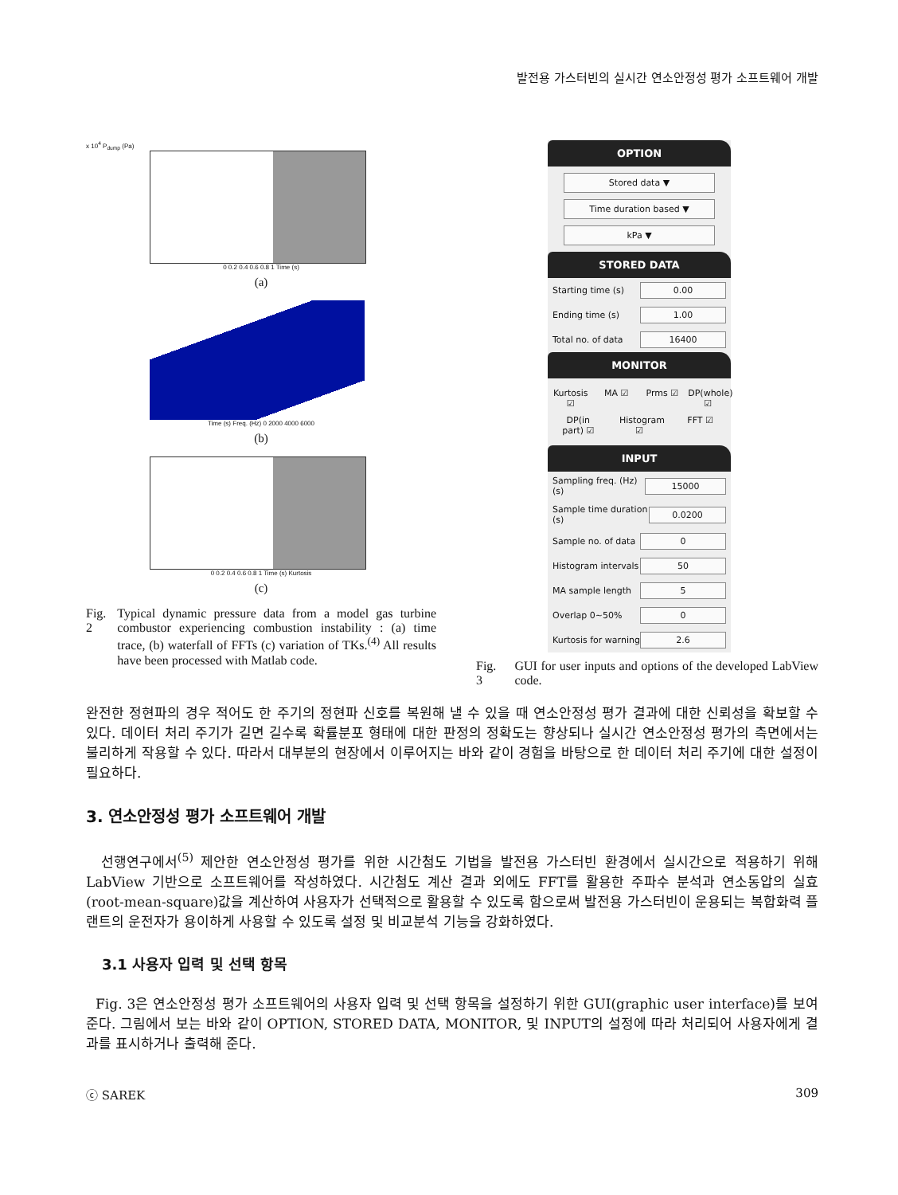발전용 가스터빈의 실시간 연소안정성 평가 소프트웨어 개발
x 10<sup>4</sup> P<sub>dump</sub> (Pa)
0 0.2 0.4 0.6 0.8 1 Time (s)
(a)
Time (s) Freq. (Hz) 0 2000 4000 6000
(b)
0 0.2 0.4 0.6 0.8 1 Time (s) Kurtosis
(c)
Fig. 2 Typical dynamic pressure data from a model gas turbine combustor experiencing combustion instability : (a) time trace, (b) waterfall of FFTs (c) variation of TKs.<sup>(4)</sup> All results have been processed with Matlab code.
OPTION
Stored data ▼
Time duration based ▼
kPa ▼
STORED DATA
Starting time (s) 0.00
Ending time (s) 1.00
Total no. of data 16400
MONITOR
Kurtosis ☑ MA ☑ Prms ☑ DP(whole) ☑ DP(in part) ☑ Histogram ☑ FFT ☑
INPUT
Sampling freq. (Hz) (s) 15000
Sample time duration (s) 0.0200
Sample no. of data 0
Histogram intervals 50
MA sample length 5
Overlap 0~50% 0
Kurtosis for warning 2.6
Fig. 3 GUI for user inputs and options of the developed LabView code.
완전한 정현파의 경우 적어도 한 주기의 정현파 신호를 복원해 낼 수 있을 때 연소안정성 평가 결과에 대한 신뢰성을 확보할 수 있다. 데이터 처리 주기가 길면 길수록 확률분포 형태에 대한 판정의 정확도는 향상되나 실시간 연소안정성 평가의 측면에서는 불리하게 작용할 수 있다. 따라서 대부분의 현장에서 이루어지는 바와 같이 경험을 바탕으로 한 데이터 처리 주기에 대한 설정이 필요하다.
3. 연소안정성 평가 소프트웨어 개발
선행연구에서<sup>(5)</sup> 제안한 연소안정성 평가를 위한 시간첨도 기법을 발전용 가스터빈 환경에서 실시간으로 적용하기 위해 LabView 기반으로 소프트웨어를 작성하였다. 시간첨도 계산 결과 외에도 FFT를 활용한 주파수 분석과 연소동압의 실효(root-mean-square)값을 계산하여 사용자가 선택적으로 활용할 수 있도록 함으로써 발전용 가스터빈이 운용되는 복합화력 플랜트의 운전자가 용이하게 사용할 수 있도록 설정 및 비교분석 기능을 강화하였다.
3.1 사용자 입력 및 선택 항목
Fig. 3은 연소안정성 평가 소프트웨어의 사용자 입력 및 선택 항목을 설정하기 위한 GUI(graphic user interface)를 보여준다. 그림에서 보는 바와 같이 OPTION, STORED DATA, MONITOR, 및 INPUT의 설정에 따라 처리되어 사용자에게 결과를 표시하거나 출력해 준다.
ⓒ SAREK 309